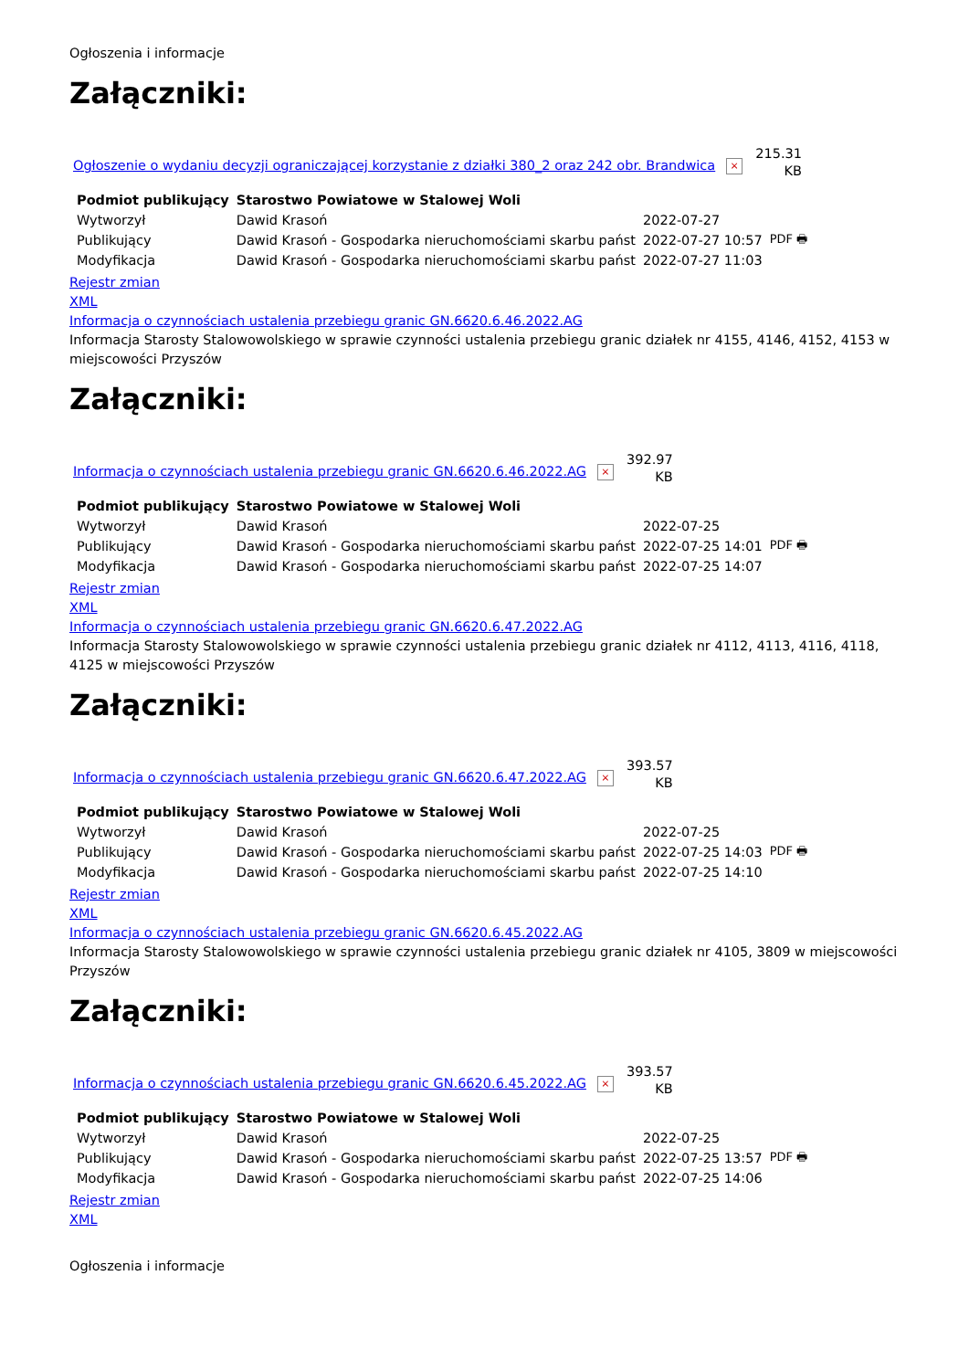Ogłoszenia i informacje
Załączniki:
Ogłoszenie o wydaniu decyzji ograniczającej korzystanie z działki 380_2 oraz 242 obr. Brandwica × 215.31
KB
| Podmiot publikujący | Starostwo Powiatowe w Stalowej Woli | | |
| Wytworzył | Dawid Krasoń | 2022-07-27 | PDF 🖶 |
| Publikujący | Dawid Krasoń - Gospodarka nieruchomościami skarbu państ | 2022-07-27 10:57 | |
| Modyfikacja | Dawid Krasoń - Gospodarka nieruchomościami skarbu państ | 2022-07-27 11:03 | |
Rejestr zmian
XML
Informacja o czynnościach ustalenia przebiegu granic GN.6620.6.46.2022.AG
Informacja Starosty Stalowowolskiego w sprawie czynności ustalenia przebiegu granic działek nr 4155, 4146, 4152, 4153 w miejscowości Przyszów
Załączniki:
Informacja o czynnościach ustalenia przebiegu granic GN.6620.6.46.2022.AG × 392.97
KB
| Podmiot publikujący | Starostwo Powiatowe w Stalowej Woli | | |
| Wytworzył | Dawid Krasoń | 2022-07-25 | PDF 🖶 |
| Publikujący | Dawid Krasoń - Gospodarka nieruchomościami skarbu państ | 2022-07-25 14:01 | |
| Modyfikacja | Dawid Krasoń - Gospodarka nieruchomościami skarbu państ | 2022-07-25 14:07 | |
Rejestr zmian
XML
Informacja o czynnościach ustalenia przebiegu granic GN.6620.6.47.2022.AG
Informacja Starosty Stalowowolskiego w sprawie czynności ustalenia przebiegu granic działek nr 4112, 4113, 4116, 4118, 4125 w miejscowości Przyszów
Załączniki:
Informacja o czynnościach ustalenia przebiegu granic GN.6620.6.47.2022.AG × 393.57
KB
| Podmiot publikujący | Starostwo Powiatowe w Stalowej Woli | | |
| Wytworzył | Dawid Krasoń | 2022-07-25 | PDF 🖶 |
| Publikujący | Dawid Krasoń - Gospodarka nieruchomościami skarbu państ | 2022-07-25 14:03 | |
| Modyfikacja | Dawid Krasoń - Gospodarka nieruchomościami skarbu państ | 2022-07-25 14:10 | |
Rejestr zmian
XML
Informacja o czynnościach ustalenia przebiegu granic GN.6620.6.45.2022.AG
Informacja Starosty Stalowowolskiego w sprawie czynności ustalenia przebiegu granic działek nr 4105, 3809 w miejscowości Przyszów
Załączniki:
Informacja o czynnościach ustalenia przebiegu granic GN.6620.6.45.2022.AG × 393.57
KB
| Podmiot publikujący | Starostwo Powiatowe w Stalowej Woli | | |
| Wytworzył | Dawid Krasoń | 2022-07-25 | PDF 🖶 |
| Publikujący | Dawid Krasoń - Gospodarka nieruchomościami skarbu państ | 2022-07-25 13:57 | |
| Modyfikacja | Dawid Krasoń - Gospodarka nieruchomościami skarbu państ | 2022-07-25 14:06 | |
Rejestr zmian
XML
Ogłoszenia i informacje